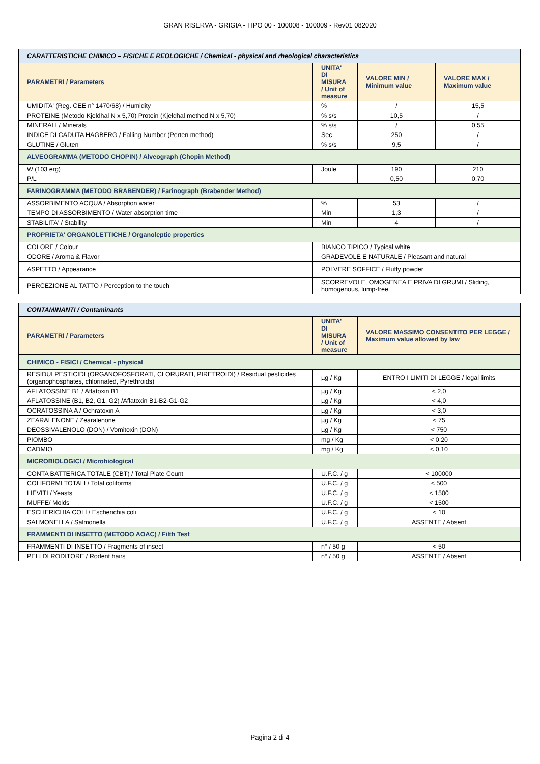GRAN RISERVA - GRIGIA - TIPO 00 - 100008 - 100009 - Rev01 082020
| CARATTERISTICHE CHIMICO – FISICHE E REOLOGICHE / Chemical - physical and rheological characteristics | | | |
| PARAMETRI / Parameters | UNITA' DI MISURA / Unit of measure | VALORE MIN / Minimum value | VALORE MAX / Maximum value |
| UMIDITA' (Reg. CEE n° 1470/68) / Humidity | % | / | 15,5 |
| PROTEINE (Metodo Kjeldhal N x 5,70) Protein (Kjeldhal method N x 5,70) | % s/s | 10,5 | / |
| MINERALI / Minerals | % s/s | / | 0,55 |
| INDICE DI CADUTA HAGBERG / Falling Number (Perten method) | Sec | 250 | / |
| GLUTINE / Gluten | % s/s | 9,5 | / |
| ALVEOGRAMMA (METODO CHOPIN) / Alveograph (Chopin Method) | | | |
| W (103 erg) | Joule | 190 | 210 |
| P/L | | 0,50 | 0,70 |
| FARINOGRAMMA (METODO BRABENDER) / Farinograph (Brabender Method) | | | |
| ASSORBIMENTO ACQUA / Absorption water | % | 53 | / |
| TEMPO DI ASSORBIMENTO / Water absorption time | Min | 1,3 | / |
| STABILITA' / Stability | Min | 4 | / |
| PROPRIETA' ORGANOLETTICHE / Organoleptic properties | | | |
| COLORE / Colour | BIANCO TIPICO / Typical white | | |
| ODORE / Aroma & Flavor | GRADEVOLE E NATURALE / Pleasant and natural | | |
| ASPETTO / Appearance | POLVERE SOFFICE / Fluffy powder | | |
| PERCEZIONE AL TATTO / Perception to the touch | SCORREVOLE, OMOGENEA E PRIVA DI GRUMI / Sliding, homogenous, lump-free | | |
| CONTAMINANTI / Contaminants | | |
| PARAMETRI / Parameters | UNITA' DI MISURA / Unit of measure | VALORE MASSIMO CONSENTITO PER LEGGE / Maximum value allowed by law |
| CHIMICO - FISICI / Chemical - physical | | |
| RESIDUI PESTICIDI (ORGANOFOSFORATI, CLORURATI, PIRETROIDI) / Residual pesticides (organophosphates, chlorinated, Pyrethroids) | µg / Kg | ENTRO I LIMITI DI LEGGE / legal limits |
| AFLATOSSINE B1 / Aflatoxin B1 | µg / Kg | < 2,0 |
| AFLATOSSINE (B1, B2, G1, G2) /Aflatoxin B1-B2-G1-G2 | µg / Kg | < 4,0 |
| OCRATOSSINA A / Ochratoxin A | µg / Kg | < 3,0 |
| ZEARALENONE / Zearalenone | µg / Kg | < 75 |
| DEOSSIVALENOLO (DON) / Vomitoxin (DON) | µg / Kg | < 750 |
| PIOMBO | mg / Kg | < 0,20 |
| CADMIO | mg / Kg | < 0,10 |
| MICROBIOLOGICI / Microbiological | | |
| CONTA BATTERICA TOTALE (CBT) / Total Plate Count | U.F.C. / g | < 100000 |
| COLIFORMI TOTALI / Total coliforms | U.F.C. / g | < 500 |
| LIEVITI / Yeasts | U.F.C. / g | < 1500 |
| MUFFE/ Molds | U.F.C. / g | < 1500 |
| ESCHERICHIA COLI / Escherichia coli | U.F.C. / g | < 10 |
| SALMONELLA / Salmonella | U.F.C. / g | ASSENTE / Absent |
| FRAMMENTI DI INSETTO (METODO AOAC) / Filth Test | | |
| FRAMMENTI DI INSETTO / Fragments of insect | n° / 50 g | < 50 |
| PELI DI RODITORE / Rodent hairs | n° / 50 g | ASSENTE / Absent |
Pagina 2 di 4